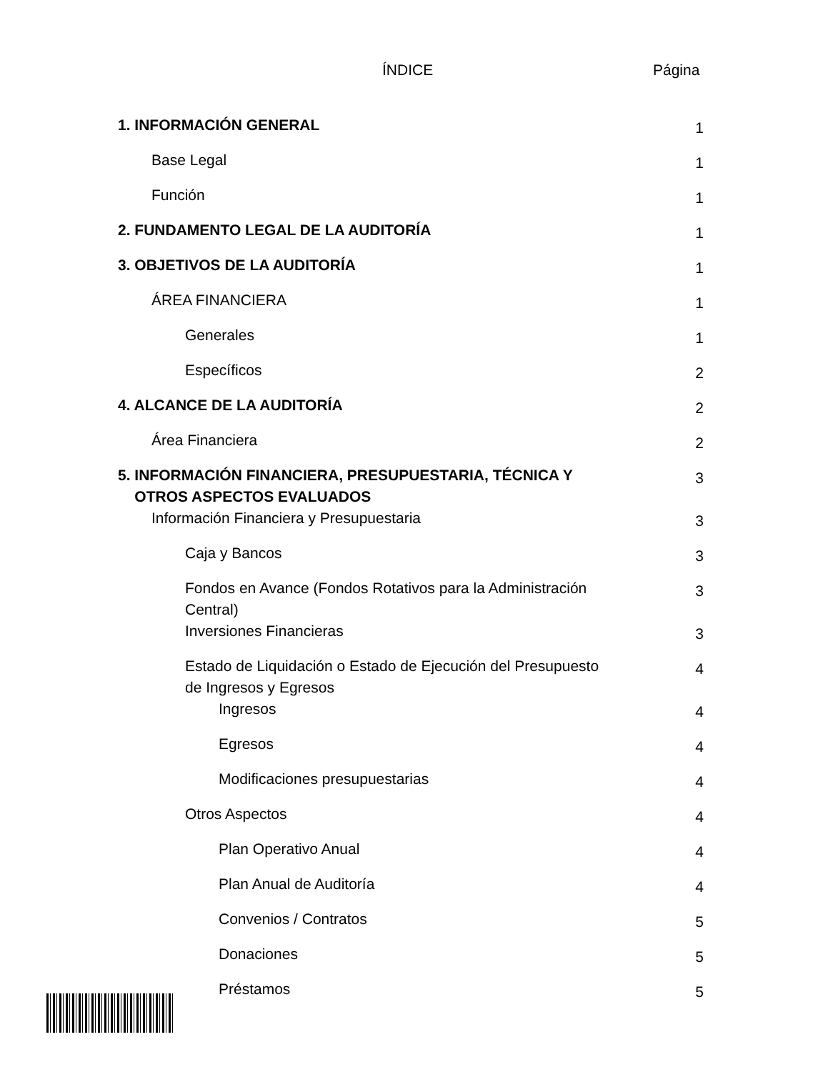ÍNDICE Página
| 1. INFORMACIÓN GENERAL | 1 |
| Base Legal | 1 |
| Función | 1 |
| 2. FUNDAMENTO LEGAL DE LA AUDITORÍA | 1 |
| 3. OBJETIVOS DE LA AUDITORÍA | 1 |
| ÁREA FINANCIERA | 1 |
| Generales | 1 |
| Específicos | 2 |
| 4. ALCANCE DE LA AUDITORÍA | 2 |
| Área Financiera | 2 |
| 5. INFORMACIÓN FINANCIERA, PRESUPUESTARIA, TÉCNICA Y OTROS ASPECTOS EVALUADOS | 3 |
| Información Financiera y Presupuestaria | 3 |
| Caja y Bancos | 3 |
| Fondos en Avance (Fondos Rotativos para la Administración Central) | 3 |
| Inversiones Financieras | 3 |
| Estado de Liquidación o Estado de Ejecución del Presupuesto de Ingresos y Egresos | 4 |
| Ingresos | 4 |
| Egresos | 4 |
| Modificaciones presupuestarias | 4 |
| Otros Aspectos | 4 |
| Plan Operativo Anual | 4 |
| Plan Anual de Auditoría | 4 |
| Convenios / Contratos | 5 |
| Donaciones | 5 |
| Préstamos | 5 |